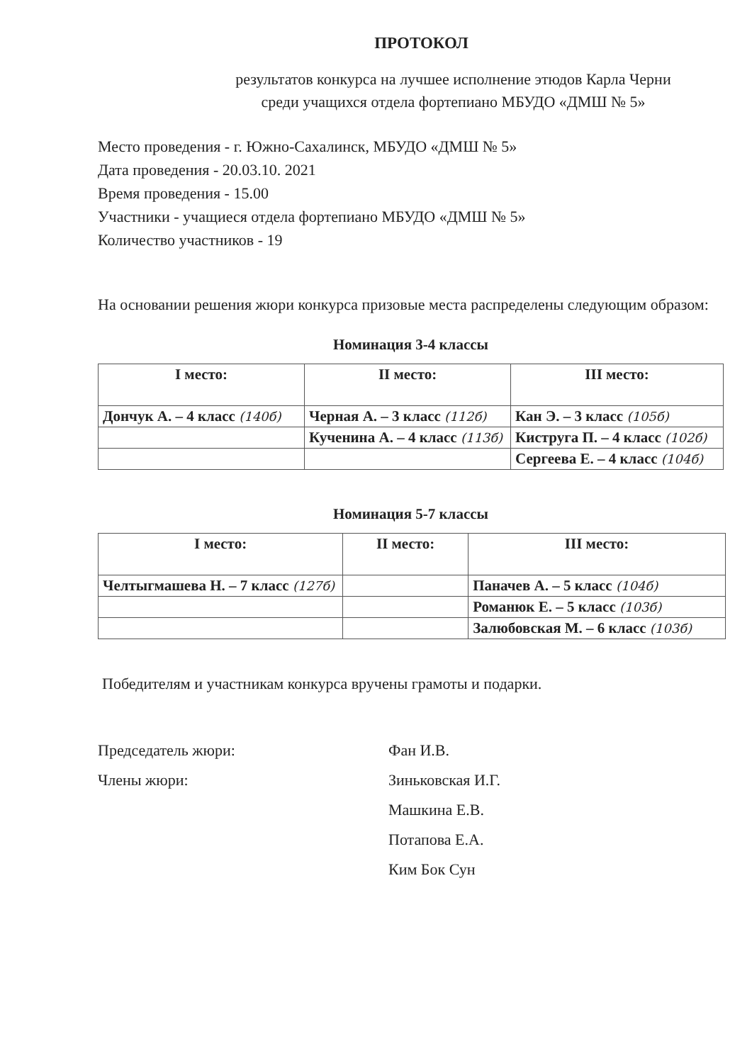ПРОТОКОЛ
результатов конкурса на лучшее исполнение этюдов Карла Черни
среди учащихся отдела фортепиано МБУДО «ДМШ № 5»
Место проведения - г. Южно-Сахалинск, МБУДО «ДМШ № 5»
Дата проведения - 20.03.10. 2021
Время проведения - 15.00
Участники - учащиеся отдела фортепиано МБУДО «ДМШ № 5»
Количество участников - 19
На основании решения жюри конкурса призовые места распределены следующим образом:
Номинация 3-4 классы
| I место: | II место: | III место: |
| --- | --- | --- |
| Дончук А. – 4 класс (140б) | Черная А. – 3 класс (112б) | Кан Э. – 3 класс (105б) |
| | Кученина А. – 4 класс (113б) | Киструга П. – 4 класс (102б) |
| | | Сергеева Е. – 4 класс (104б) |
Номинация 5-7 классы
| I место: | II место: | III место: |
| --- | --- | --- |
| Челтыгмашева Н. – 7 класс (127б) | | Паначев А. – 5 класс (104б) |
| | | Романюк Е. – 5 класс (103б) |
| | | Залюбовская М. – 6 класс (103б) |
Победителям и участникам конкурса вручены грамоты и подарки.
Председатель жюри:
Фан И.В.
Члены жюри:
Зиньковская И.Г.
Машкина Е.В.
Потапова Е.А.
Ким Бок Сун